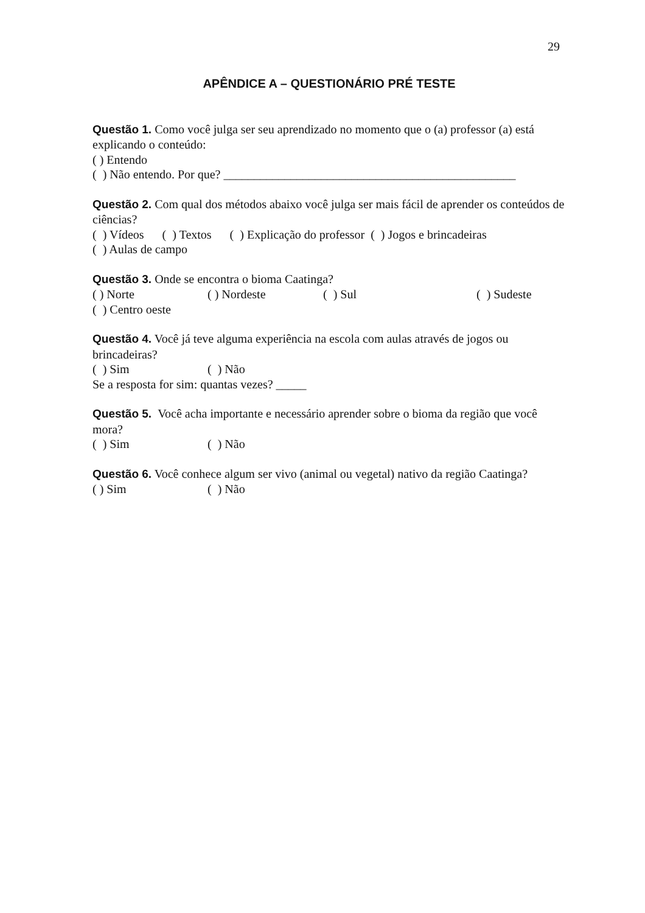29
APÊNDICE A – QUESTIONÁRIO PRÉ TESTE
Questão 1. Como você julga ser seu aprendizado no momento que o (a) professor (a) está explicando o conteúdo:
( ) Entendo
( ) Não entendo. Por que? ________________________________________________
Questão 2. Com qual dos métodos abaixo você julga ser mais fácil de aprender os conteúdos de ciências?
( ) Vídeos ( ) Textos ( ) Explicação do professor ( ) Jogos e brincadeiras
( ) Aulas de campo
Questão 3. Onde se encontra o bioma Caatinga?
( ) Norte ( ) Nordeste ( ) Sul ( ) Sudeste
( ) Centro oeste
Questão 4. Você já teve alguma experiência na escola com aulas através de jogos ou brincadeiras?
( ) Sim ( ) Não
Se a resposta for sim: quantas vezes? _____
Questão 5. Você acha importante e necessário aprender sobre o bioma da região que você mora?
( ) Sim ( ) Não
Questão 6. Você conhece algum ser vivo (animal ou vegetal) nativo da região Caatinga?
( ) Sim ( ) Não